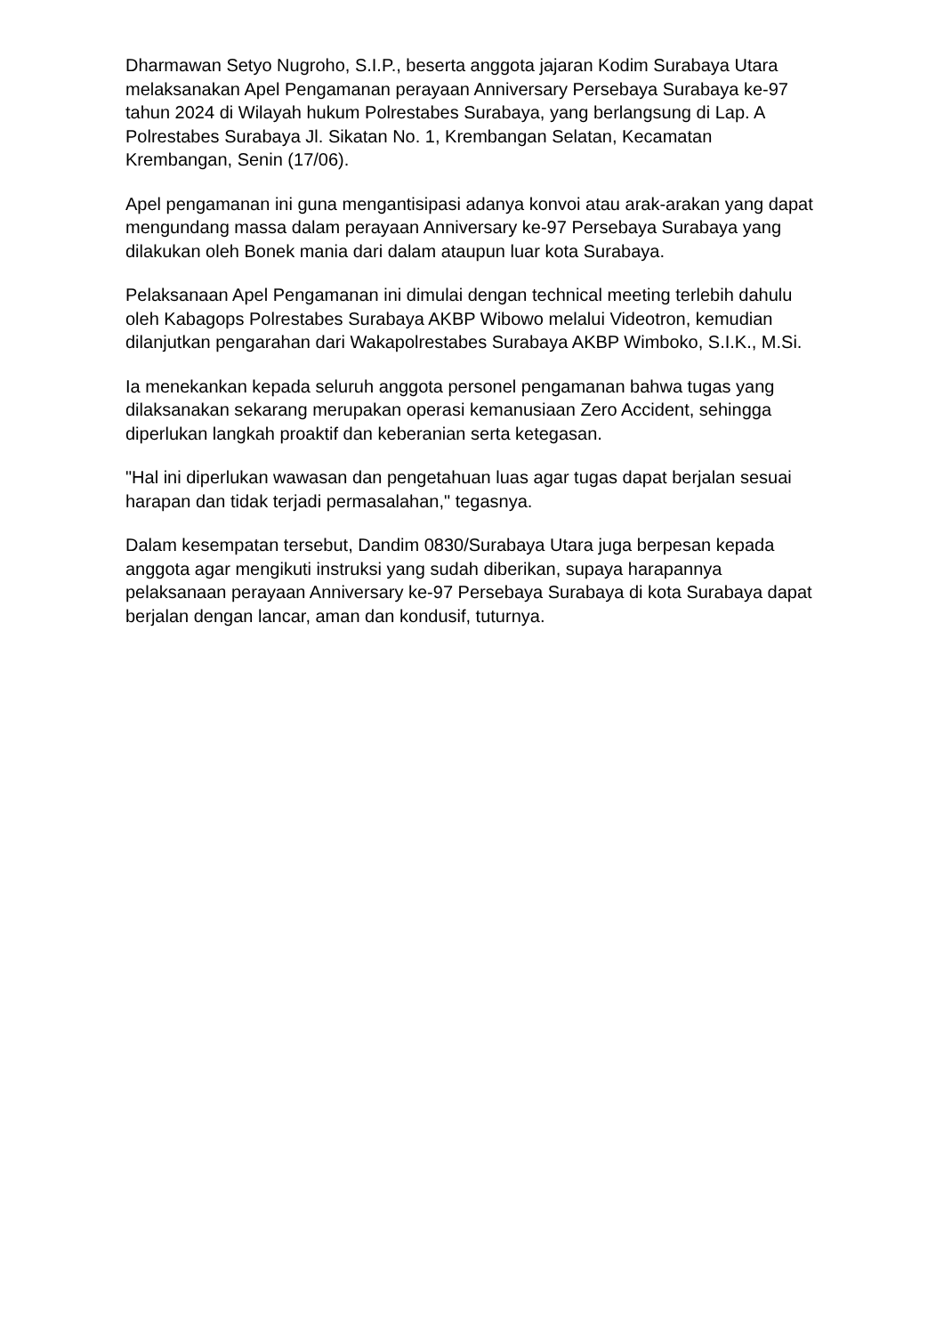Dharmawan Setyo Nugroho, S.I.P., beserta anggota jajaran Kodim Surabaya Utara melaksanakan Apel Pengamanan perayaan Anniversary Persebaya Surabaya ke-97 tahun 2024 di Wilayah hukum Polrestabes Surabaya, yang berlangsung di Lap. A Polrestabes Surabaya Jl. Sikatan No. 1, Krembangan Selatan, Kecamatan Krembangan, Senin (17/06).
Apel pengamanan ini guna mengantisipasi adanya konvoi atau arak-arakan yang dapat mengundang massa dalam perayaan Anniversary ke-97 Persebaya Surabaya yang dilakukan oleh Bonek mania dari dalam ataupun luar kota Surabaya.
Pelaksanaan Apel Pengamanan ini dimulai dengan technical meeting terlebih dahulu oleh Kabagops Polrestabes Surabaya AKBP Wibowo melalui Videotron, kemudian dilanjutkan pengarahan dari Wakapolrestabes Surabaya AKBP Wimboko, S.I.K., M.Si.
Ia menekankan kepada seluruh anggota personel pengamanan bahwa tugas yang dilaksanakan sekarang merupakan operasi kemanusiaan Zero Accident, sehingga diperlukan langkah proaktif dan keberanian serta ketegasan.
"Hal ini diperlukan wawasan dan pengetahuan luas agar tugas dapat berjalan sesuai harapan dan tidak terjadi permasalahan," tegasnya.
Dalam kesempatan tersebut, Dandim 0830/Surabaya Utara juga berpesan kepada anggota agar mengikuti instruksi yang sudah diberikan, supaya harapannya pelaksanaan perayaan Anniversary ke-97 Persebaya Surabaya di kota Surabaya dapat berjalan dengan lancar, aman dan kondusif, tuturnya.